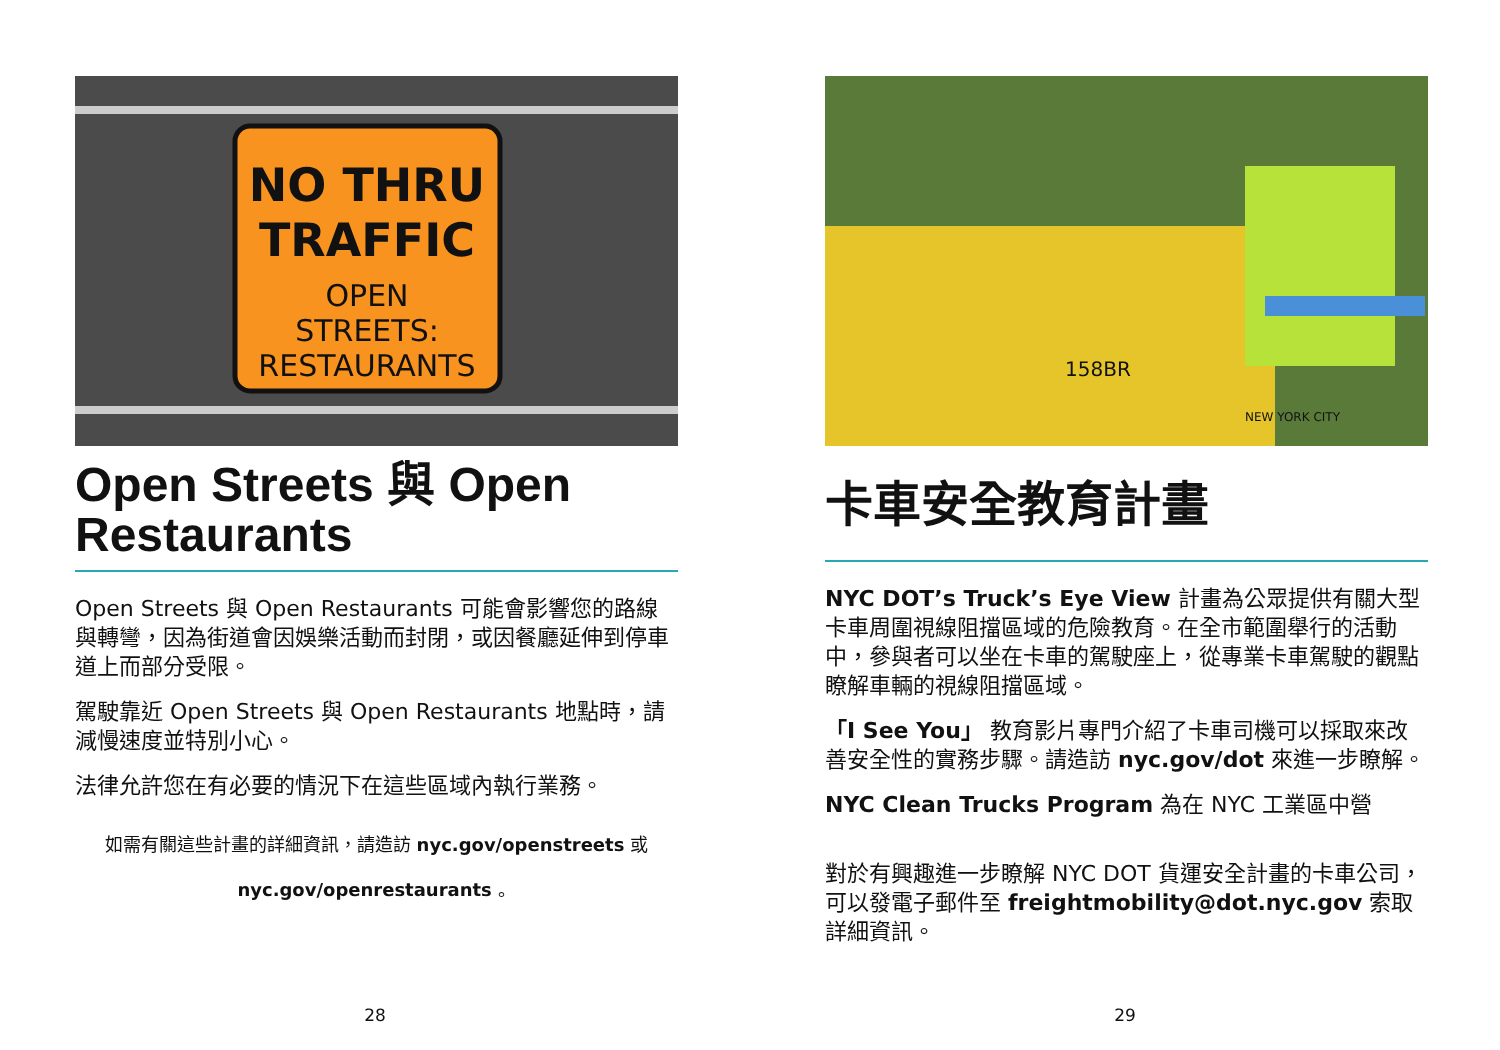NO THRU
TRAFFIC
OPEN
STREETS:
RESTAURANTS
Open Streets 與 Open Restaurants
Open Streets 與 Open Restaurants 可能會影響您的路線與轉彎，因為街道會因娛樂活動而封閉，或因餐廳延伸到停車道上而部分受限。
駕駛靠近 Open Streets 與 Open Restaurants 地點時，請減慢速度並特別小心。
法律允許您在有必要的情況下在這些區域內執行業務。
如需有關這些計畫的詳細資訊，請造訪 nyc.gov/openstreets 或
nyc.gov/openrestaurants 。
28
158BR
NEW YORK CITY
卡車安全教育計畫
NYC DOT’s Truck’s Eye View 計畫為公眾提供有關大型卡車周圍視線阻擋區域的危險教育。在全市範圍舉行的活動中，參與者可以坐在卡車的駕駛座上，從專業卡車駕駛的觀點瞭解車輛的視線阻擋區域。
「I See You」 教育影片專門介紹了卡車司機可以採取來改善安全性的實務步驟。請造訪 nyc.gov/dot 來進一步瞭解。
NYC Clean Trucks Program 為在 NYC 工業區中營
對於有興趣進一步瞭解 NYC DOT 貨運安全計畫的卡車公司，可以發電子郵件至 freightmobility@dot.nyc.gov 索取詳細資訊。
29